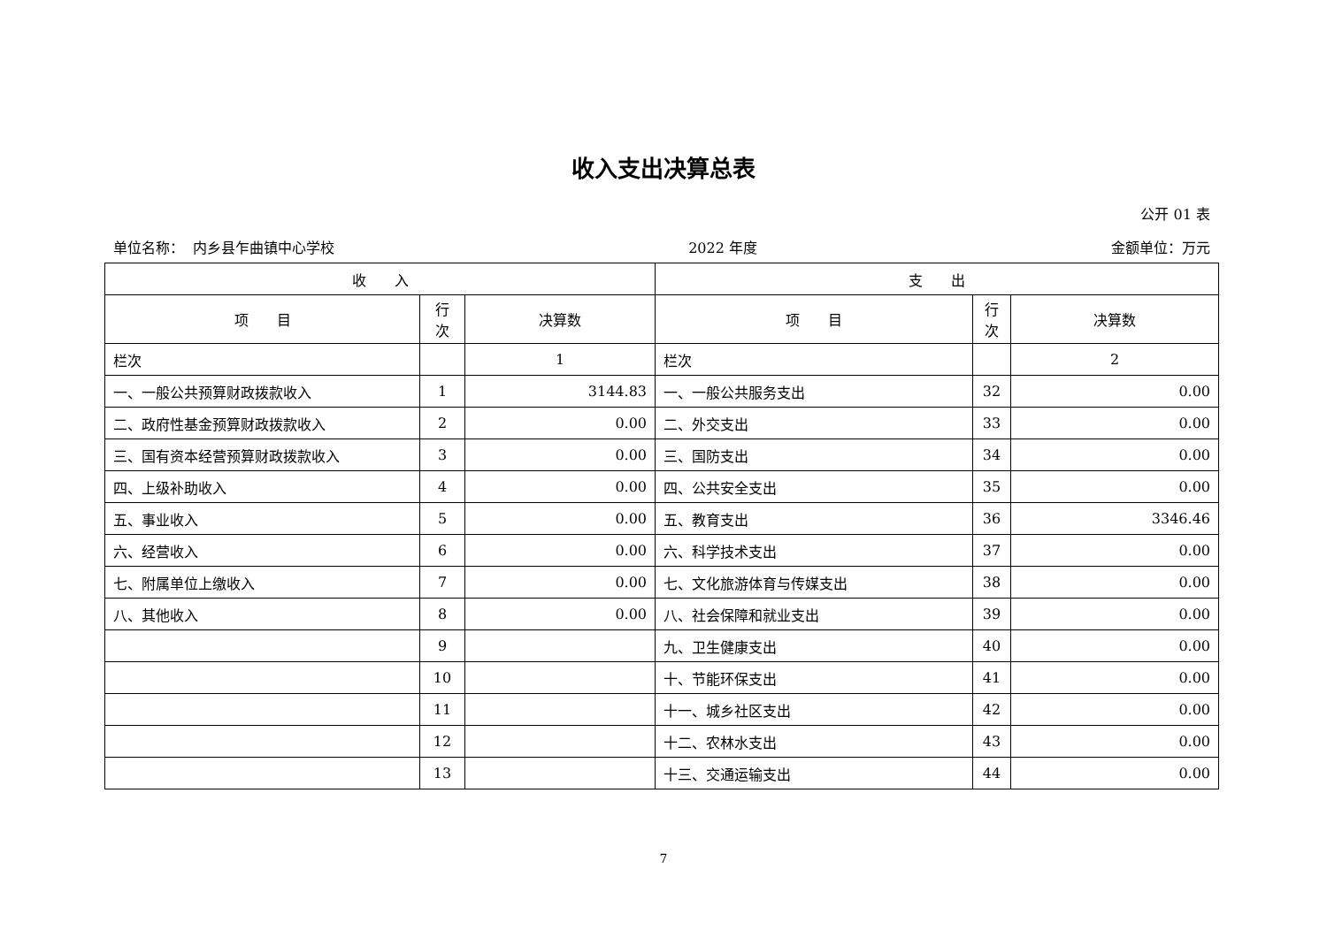收入支出决算总表
公开 01 表
单位名称： 内乡县乍曲镇中心学校 2022 年度 金额单位：万元
| 收 入 | | | 支 出 | | |
| --- | --- | --- | --- | --- | --- |
| 项 目 | 行 次 | 决算数 | 项 目 | 行 次 | 决算数 |
| 栏次 | | 1 | 栏次 | | 2 |
| 一、一般公共预算财政拨款收入 | 1 | 3144.83 | 一、一般公共服务支出 | 32 | 0.00 |
| 二、政府性基金预算财政拨款收入 | 2 | 0.00 | 二、外交支出 | 33 | 0.00 |
| 三、国有资本经营预算财政拨款收入 | 3 | 0.00 | 三、国防支出 | 34 | 0.00 |
| 四、上级补助收入 | 4 | 0.00 | 四、公共安全支出 | 35 | 0.00 |
| 五、事业收入 | 5 | 0.00 | 五、教育支出 | 36 | 3346.46 |
| 六、经营收入 | 6 | 0.00 | 六、科学技术支出 | 37 | 0.00 |
| 七、附属单位上缴收入 | 7 | 0.00 | 七、文化旅游体育与传媒支出 | 38 | 0.00 |
| 八、其他收入 | 8 | 0.00 | 八、社会保障和就业支出 | 39 | 0.00 |
| | 9 | | 九、卫生健康支出 | 40 | 0.00 |
| | 10 | | 十、节能环保支出 | 41 | 0.00 |
| | 11 | | 十一、城乡社区支出 | 42 | 0.00 |
| | 12 | | 十二、农林水支出 | 43 | 0.00 |
| | 13 | | 十三、交通运输支出 | 44 | 0.00 |
7